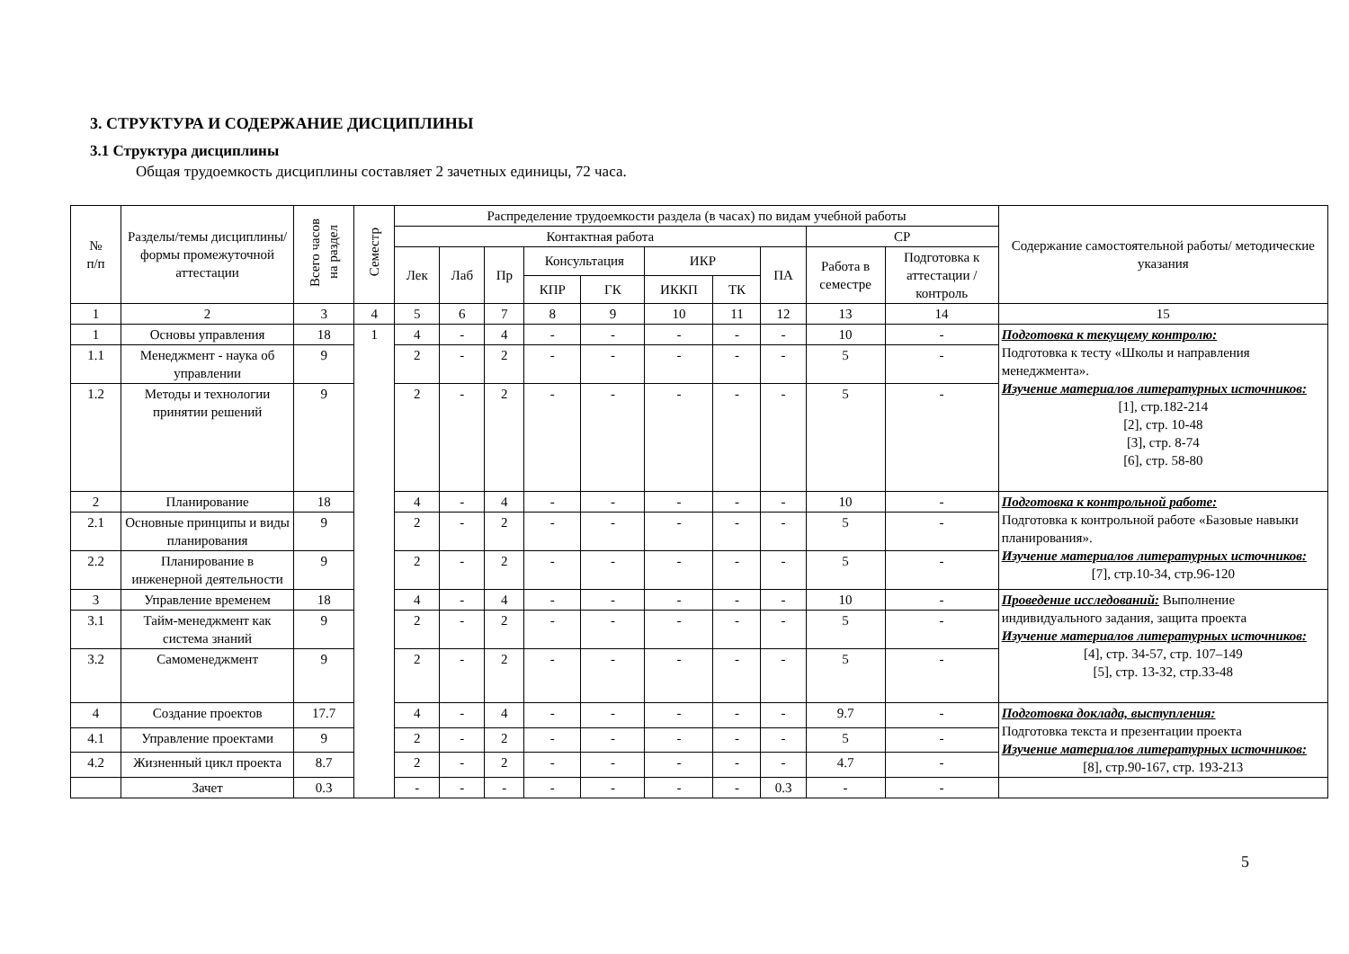3. СТРУКТУРА И СОДЕРЖАНИЕ ДИСЦИПЛИНЫ
3.1 Структура дисциплины
Общая трудоемкость дисциплины составляет 2 зачетных единицы, 72 часа.
| № п/п | Разделы/темы дисциплины/формы промежуточной аттестации | Всего часов на раздел | Семестр | Распределение трудоемкости раздела (в часах) по видам учебной работы | | | | | | | | | | Содержание самостоятельной работы/ методические указания |
| --- | --- | --- | --- | --- | --- | --- | --- | --- | --- | --- | --- | --- | --- | --- |
| | | | | Контактная работа | | | | | | | | СР | | |
| | | | | Лек | Лаб | Пр | Консультация | | ИКР | | ПА | Работа в семестре | Подготовка к аттестации /контроль | |
| | | | | | | | КПР | ГК | ИККП | ТК | | | | |
| 1 | 2 | 3 | 4 | 5 | 6 | 7 | 8 | 9 | 10 | 11 | 12 | 13 | 14 | 15 |
| 1 | Основы управления | 18 | 1 | 4 | - | 4 | - | - | - | - | - | 10 | - | Подготовка к текущему контролю: Подготовка к тесту «Школы и направления менеджмента». Изучение материалов литературных источников: [1], стр.182-214 [2], стр. 10-48 [3], стр. 8-74 [6], стр. 58-80 |
| 1.1 | Менеджмент - наука об управлении | 9 | | 2 | - | 2 | - | - | - | - | - | 5 | - | |
| 1.2 | Методы и технологии принятии решений | 9 | | 2 | - | 2 | - | - | - | - | - | 5 | - | |
| 2 | Планирование | 18 | | 4 | - | 4 | - | - | - | - | - | 10 | - | Подготовка к контрольной работе: Подготовка к контрольной работе «Базовые навыки планирования». Изучение материалов литературных источников: [7], стр.10-34, стр.96-120 |
| 2.1 | Основные принципы и виды планирования | 9 | | 2 | - | 2 | - | - | - | - | - | 5 | - | |
| 2.2 | Планирование в инженерной деятельности | 9 | | 2 | - | 2 | - | - | - | - | - | 5 | - | |
| 3 | Управление временем | 18 | | 4 | - | 4 | - | - | - | - | - | 10 | - | Проведение исследований: Выполнение индивидуального задания, защита проекта Изучение материалов литературных источников: [4], стр. 34-57, стр. 107–149 [5], стр. 13-32, стр.33-48 |
| 3.1 | Тайм-менеджмент как система знаний | 9 | | 2 | - | 2 | - | - | - | - | - | 5 | - | |
| 3.2 | Самоменеджмент | 9 | | 2 | - | 2 | - | - | - | - | - | 5 | - | |
| 4 | Создание проектов | 17.7 | | 4 | - | 4 | - | - | - | - | - | 9.7 | - | Подготовка доклада, выступления: Подготовка текста и презентации проекта Изучение материалов литературных источников: [8], стр.90-167, стр. 193-213 |
| 4.1 | Управление проектами | 9 | | 2 | - | 2 | - | - | - | - | - | 5 | - | |
| 4.2 | Жизненный цикл проекта | 8.7 | | 2 | - | 2 | - | - | - | - | - | 4.7 | - | |
| | Зачет | 0.3 | | - | - | - | - | - | - | - | 0.3 | - | - | |
5